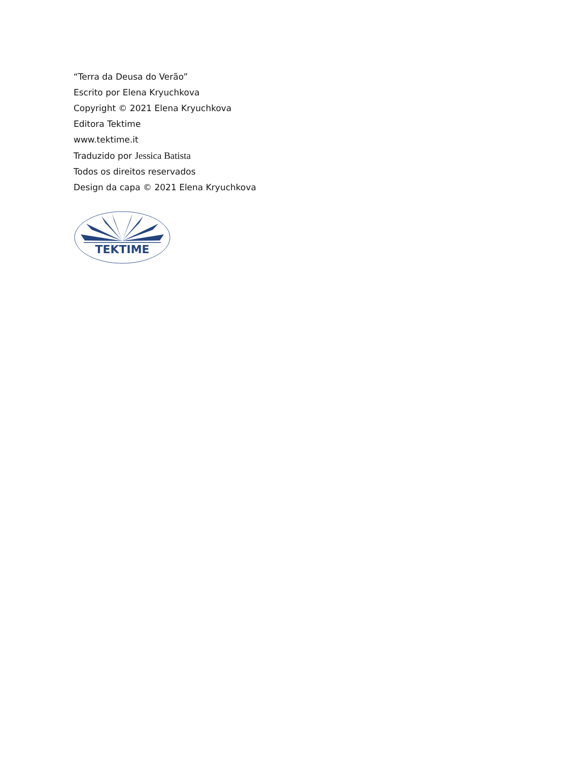“Terra da Deusa do Verão”
Escrito por Elena Kryuchkova
Copyright © 2021 Elena Kryuchkova
Editora Tektime
www.tektime.it
Traduzido por Jessica Batista
Todos os direitos reservados
Design da capa © 2021 Elena Kryuchkova
TEKTIME